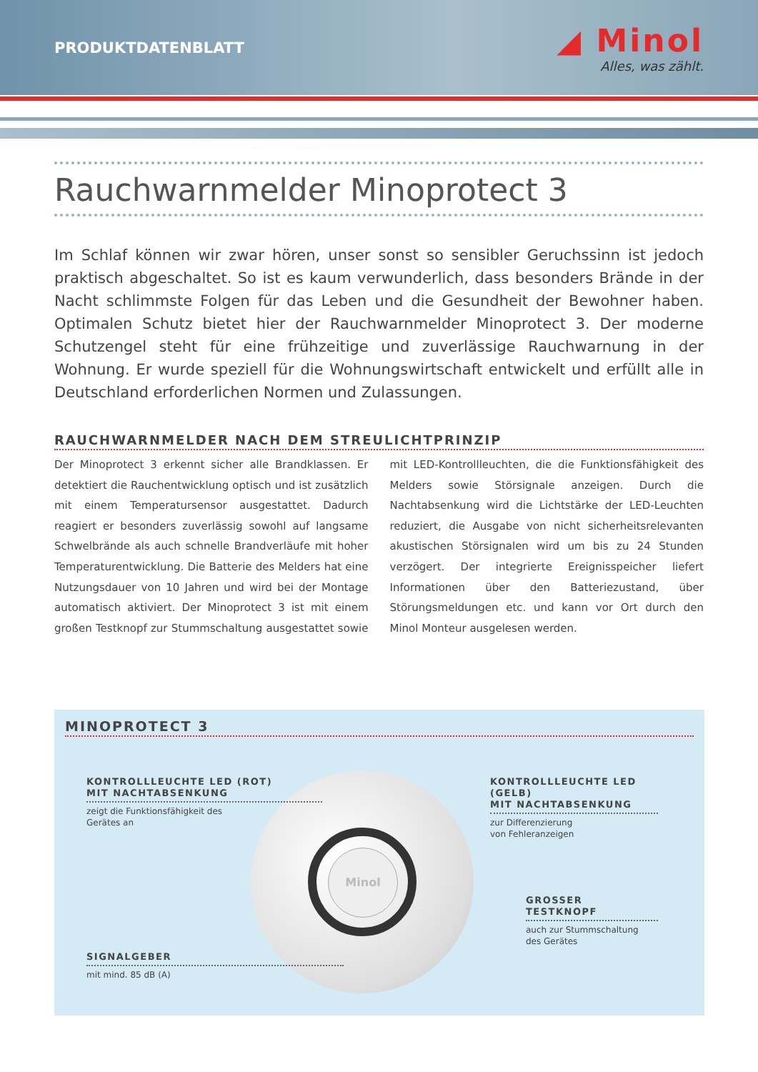PRODUKTDATENBLATT
◢ Minol
Alles, was zählt.
Rauchwarnmelder Minoprotect 3
Im Schlaf können wir zwar hören, unser sonst so sensibler Geruchssinn ist jedoch praktisch abgeschaltet. So ist es kaum verwunderlich, dass besonders Brände in der Nacht schlimmste Folgen für das Leben und die Gesundheit der Bewohner haben. Optimalen Schutz bietet hier der Rauchwarnmelder Minoprotect 3. Der moderne Schutzengel steht für eine frühzeitige und zuverlässige Rauchwarnung in der Wohnung. Er wurde speziell für die Wohnungswirtschaft entwickelt und erfüllt alle in Deutschland erforderlichen Normen und Zulassungen.
RAUCHWARNMELDER NACH DEM STREULICHTPRINZIP
Der Minoprotect 3 erkennt sicher alle Brandklassen. Er detektiert die Rauchentwicklung optisch und ist zusätzlich mit einem Temperatursensor ausgestattet. Dadurch reagiert er besonders zuverlässig sowohl auf langsame Schwelbrände als auch schnelle Brandverläufe mit hoher Temperaturentwicklung. Die Batterie des Melders hat eine Nutzungsdauer von 10 Jahren und wird bei der Montage automatisch aktiviert. Der Minoprotect 3 ist mit einem großen Testknopf zur Stummschaltung ausgestattet sowie mit LED-Kontrollleuchten, die die Funktionsfähigkeit des Melders sowie Störsignale anzeigen. Durch die Nachtabsenkung wird die Lichtstärke der LED-Leuchten reduziert, die Ausgabe von nicht sicherheitsrelevanten akustischen Störsignalen wird um bis zu 24 Stunden verzögert. Der integrierte Ereignisspeicher liefert Informationen über den Batteriezustand, über Störungsmeldungen etc. und kann vor Ort durch den Minol Monteur ausgelesen werden.
MINOPROTECT 3
Minol
KONTROLLLEUCHTE LED (ROT)
MIT NACHTABSENKUNG
zeigt die Funktionsfähigkeit des
Gerätes an
KONTROLLLEUCHTE LED (GELB)
MIT NACHTABSENKUNG
zur Differenzierung
von Fehleranzeigen
GROSSER TESTKNOPF
auch zur Stummschaltung
des Gerätes
SIGNALGEBER
mit mind. 85 dB (A)